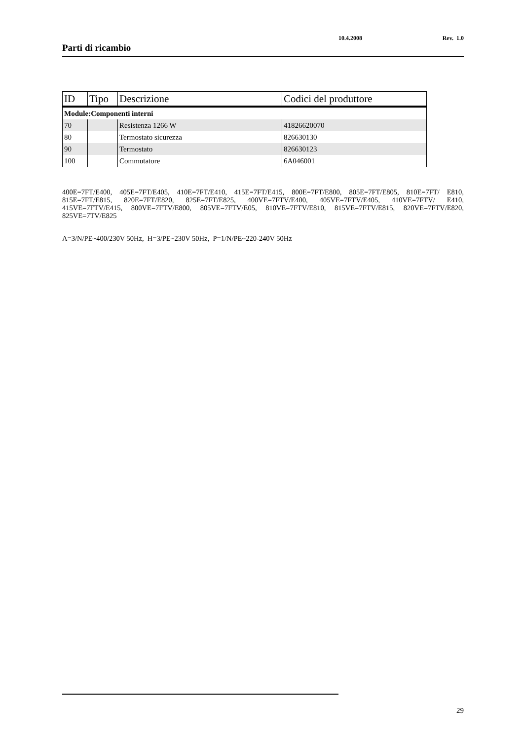Parti di ricambio
10.4.2008 Rev. 1.0
| ID | Tipo | Descrizione | Codici del produttore |
| --- | --- | --- | --- |
| Module:Componenti interni | | | |
| 70 | | Resistenza 1266 W | 41826620070 |
| 80 | | Termostato sicurezza | 826630130 |
| 90 | | Termostato | 826630123 |
| 100 | | Commutatore | 6A046001 |
400E=7FT/E400, 405E=7FT/E405, 410E=7FT/E410, 415E=7FT/E415, 800E=7FT/E800, 805E=7FT/E805, 810E=7FT/ E810, 815E=7FT/E815, 820E=7FT/E820, 825E=7FT/E825, 400VE=7FTV/E400, 405VE=7FTV/E405, 410VE=7FTV/ E410, 415VE=7FTV/E415, 800VE=7FTV/E800, 805VE=7FTV/E05, 810VE=7FTV/E810, 815VE=7FTV/E815, 820VE=7FTV/E820, 825VE=7TV/E825
A=3/N/PE~400/230V 50Hz, H=3/PE~230V 50Hz, P=1/N/PE~220-240V 50Hz
29